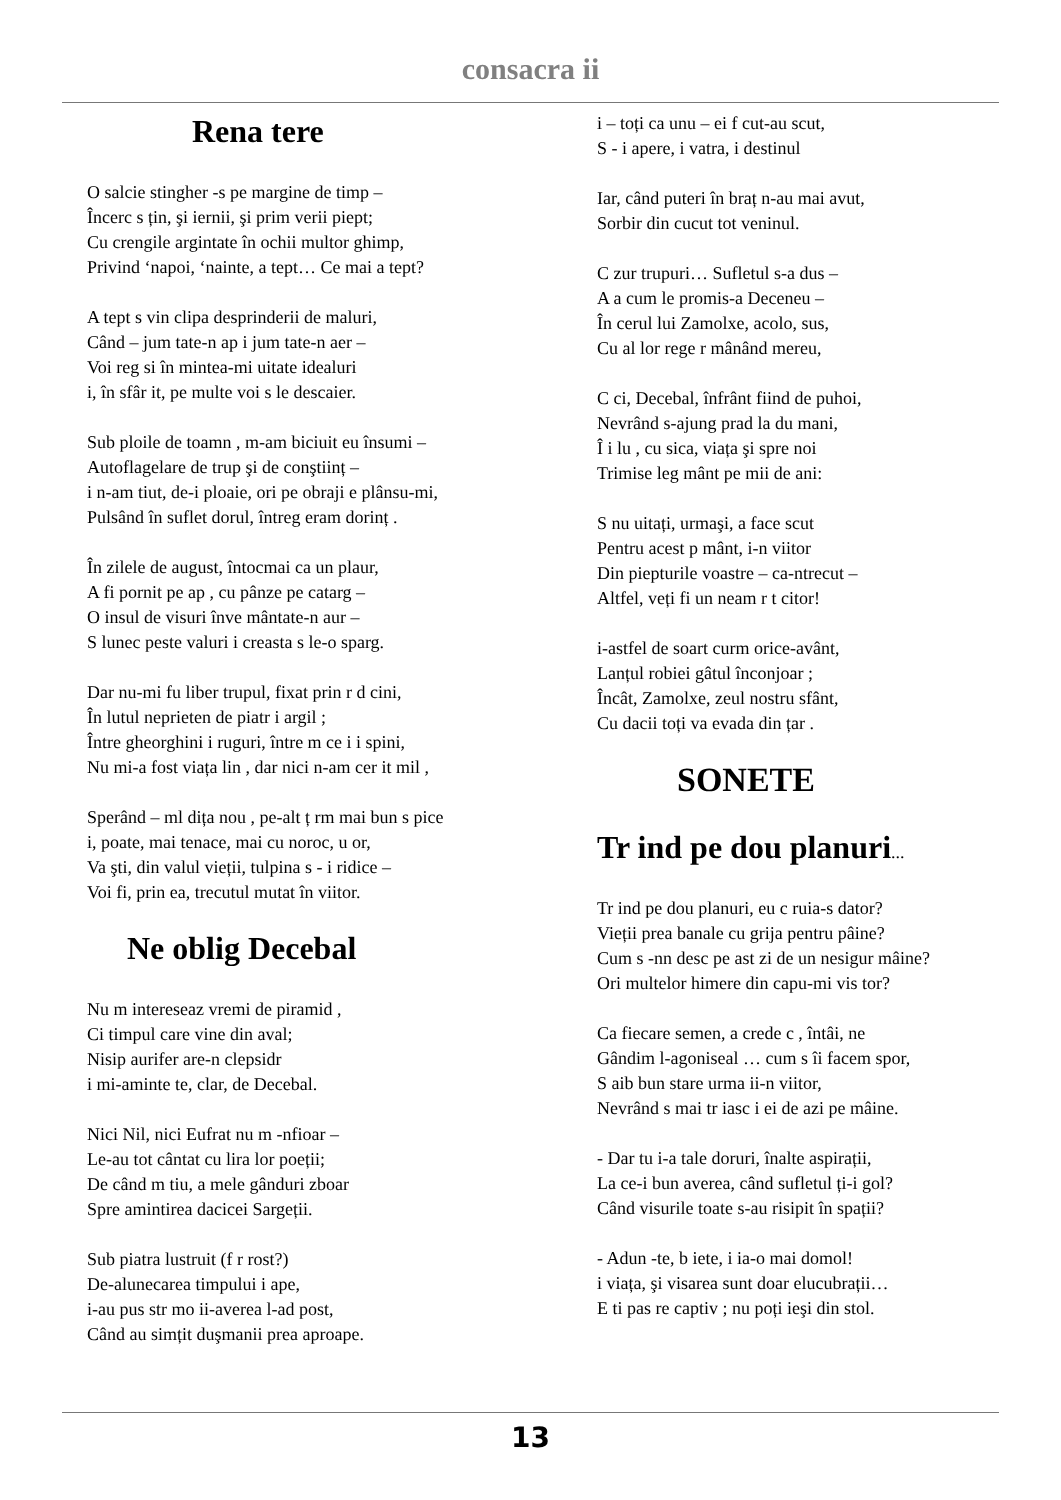consacra ii
Rena tere
O salcie stingher -s pe margine de timp –
Încerc s țin, şi iernii, şi prim verii piept;
Cu crengile argintate în ochii multor ghimp,
Privind ‘napoi, ‘nainte, a tept… Ce mai a tept?
A tept s vin clipa desprinderii de maluri,
Când – jum tate-n ap i jum tate-n aer –
Voi reg si în mintea-mi uitate idealuri
i, în sfâr it, pe multe voi s le descaier.
Sub ploile de toamn , m-am biciuit eu însumi –
Autoflagelare de trup şi de conştiinț –
i n-am tiut, de-i ploaie, ori pe obraji e plânsu-mi,
Pulsând în suflet dorul, întreg eram dorinț .
În zilele de august, întocmai ca un plaur,
A fi pornit pe ap , cu pânze pe catarg –
O insul de visuri înve mântate-n aur –
S lunec peste valuri i creasta s le-o sparg.
Dar nu-mi fu liber trupul, fixat prin r d cini,
În lutul neprieten de piatr i argil ;
Între gheorghini i ruguri, între m ce i i spini,
Nu mi-a fost viața lin , dar nici n-am cer it mil ,
Sperând – ml dița nou , pe-alt ț rm mai bun s pice
i, poate, mai tenace, mai cu noroc, u or,
Va şti, din valul vieții, tulpina s - i ridice –
Voi fi, prin ea, trecutul mutat în viitor.
Ne oblig Decebal
Nu m intereseaz vremi de piramid ,
Ci timpul care vine din aval;
Nisip aurifer are-n clepsidr
i mi-aminte te, clar, de Decebal.
Nici Nil, nici Eufrat nu m -nfioar –
Le-au tot cântat cu lira lor poeții;
De când m tiu, a mele gânduri zboar
Spre amintirea dacicei Sargeții.
Sub piatra lustruit (f r rost?)
De-alunecarea timpului i ape,
i-au pus str mo ii-averea l-ad post,
Când au simțit duşmanii prea aproape.
i – toți ca unu – ei f cut-au scut,
S - i apere, i vatra, i destinul
Iar, când puteri în braț n-au mai avut,
Sorbir din cucut tot veninul.
C zur trupuri… Sufletul s-a dus –
A a cum le promis-a Deceneu –
În cerul lui Zamolxe, acolo, sus,
Cu al lor rege r mânând mereu,
C ci, Decebal, înfrânt fiind de puhoi,
Nevrând s-ajung prad la du mani,
Î i lu , cu sica, viața şi spre noi
Trimise leg mânt pe mii de ani:
S nu uitați, urmaşi, a face scut
Pentru acest p mânt, i-n viitor
Din piepturile voastre – ca-ntrecut –
Altfel, veți fi un neam r t citor!
i-astfel de soart curm orice-avânt,
Lanțul robiei gâtul înconjoar ;
Încât, Zamolxe, zeul nostru sfânt,
Cu dacii toți va evada din țar .
SONETE
Tr ind pe dou planuri...
Tr ind pe dou planuri, eu c ruia-s dator?
Vieții prea banale cu grija pentru pâine?
Cum s -nn desc pe ast zi de un nesigur mâine?
Ori multelor himere din capu-mi vis tor?
Ca fiecare semen, a crede c , întâi, ne
Gândim l-agoniseal … cum s îi facem spor,
S aib bun stare urma ii-n viitor,
Nevrând s mai tr iasc i ei de azi pe mâine.
- Dar tu i-a tale doruri, înalte aspirații,
La ce-i bun averea, când sufletul ți-i gol?
Când visurile toate s-au risipit în spații?
- Adun -te, b iete, i ia-o mai domol!
i viața, şi visarea sunt doar elucubrații…
E ti pas re captiv ; nu poți ieşi din stol.
13